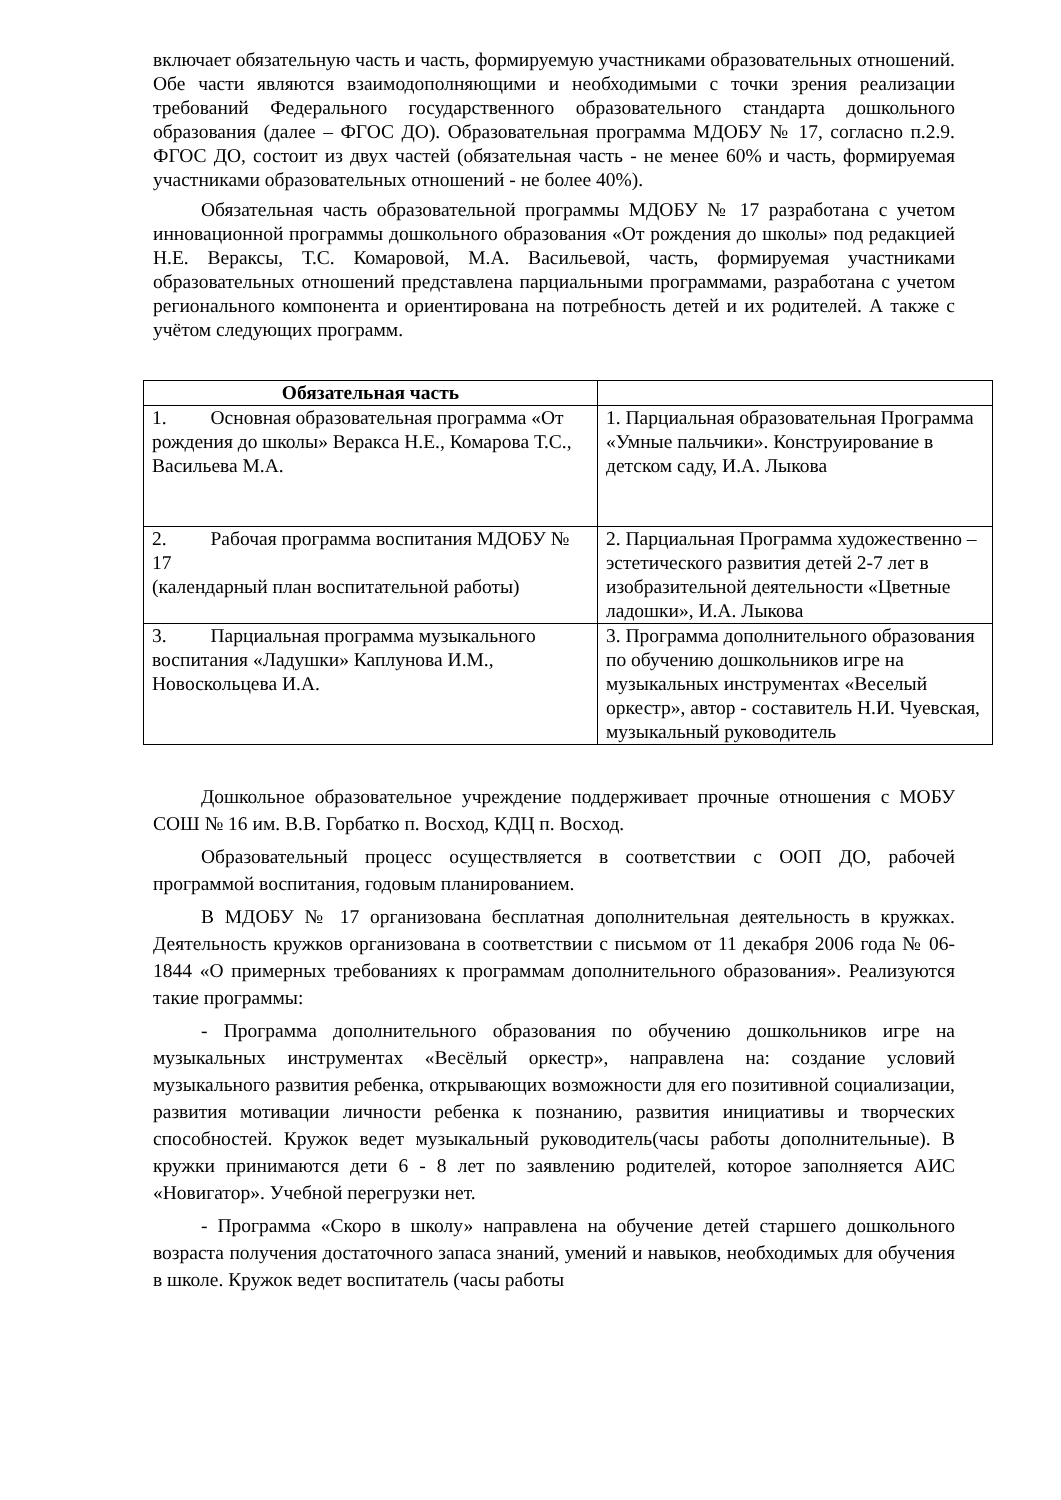включает обязательную часть и часть, формируемую участниками образовательных отношений. Обе части являются взаимодополняющими и необходимыми с точки зрения реализации требований Федерального государственного образовательного стандарта дошкольного образования (далее – ФГОС ДО). Образовательная программа МДОБУ № 17, согласно п.2.9. ФГОС ДО, состоит из двух частей (обязательная часть - не менее 60% и часть, формируемая участниками образовательных отношений - не более 40%).
Обязательная часть образовательной программы МДОБУ № 17 разработана с учетом инновационной программы дошкольного образования «От рождения до школы» под редакцией Н.Е. Вераксы, Т.С. Комаровой, М.А. Васильевой, часть, формируемая участниками образовательных отношений представлена парциальными программами, разработана с учетом регионального компонента и ориентирована на потребность детей и их родителей. А также с учётом следующих программ.
| Обязательная часть | |
| --- | --- |
| 1. Основная образовательная программа «От рождения до школы» Веракса Н.Е., Комарова Т.С., Васильева М.А. | 1. Парциальная образовательная Программа «Умные пальчики». Конструирование в детском саду, И.А. Лыкова |
| 2. Рабочая программа воспитания МДОБУ № 17 (календарный план воспитательной работы) | 2. Парциальная Программа художественно – эстетического развития детей 2-7 лет в изобразительной деятельности «Цветные ладошки», И.А. Лыкова |
| 3. Парциальная программа музыкального воспитания «Ладушки» Каплунова И.М., Новоскольцева И.А. | 3. Программа дополнительного образования по обучению дошкольников игре на музыкальных инструментах «Веселый оркестр», автор - составитель Н.И. Чуевская, музыкальный руководитель |
Дошкольное образовательное учреждение поддерживает прочные отношения с МОБУ СОШ № 16 им. В.В. Горбатко п. Восход, КДЦ п. Восход.
Образовательный процесс осуществляется в соответствии с ООП ДО, рабочей программой воспитания, годовым планированием.
В МДОБУ № 17 организована бесплатная дополнительная деятельность в кружках. Деятельность кружков организована в соответствии с письмом от 11 декабря 2006 года № 06-1844 «О примерных требованиях к программам дополнительного образования». Реализуются такие программы:
- Программа дополнительного образования по обучению дошкольников игре на музыкальных инструментах «Весёлый оркестр», направлена на: создание условий музыкального развития ребенка, открывающих возможности для его позитивной социализации, развития мотивации личности ребенка к познанию, развития инициативы и творческих способностей. Кружок ведет музыкальный руководитель(часы работы дополнительные). В кружки принимаются дети 6 - 8 лет по заявлению родителей, которое заполняется АИС «Новигатор». Учебной перегрузки нет.
- Программа «Скоро в школу» направлена на обучение детей старшего дошкольного возраста получения достаточного запаса знаний, умений и навыков, необходимых для обучения в школе. Кружок ведет воспитатель (часы работы